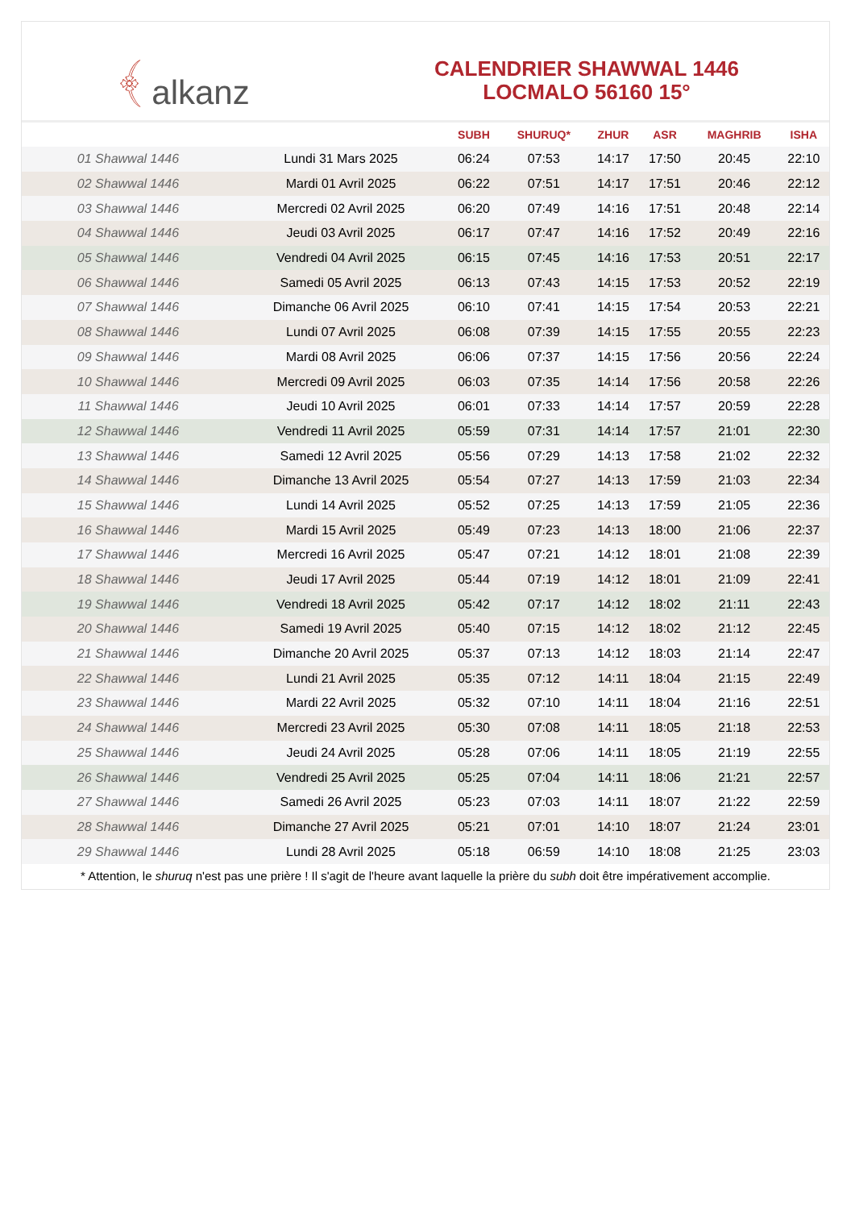﴾ alkanz
CALENDRIER SHAWWAL 1446
LOCMALO 56160 15°
| | | SUBH | SHURUQ* | ZHUR | ASR | MAGHRIB | ISHA |
| --- | --- | --- | --- | --- | --- | --- | --- |
| 01 Shawwal 1446 | Lundi 31 Mars 2025 | 06:24 | 07:53 | 14:17 | 17:50 | 20:45 | 22:10 |
| 02 Shawwal 1446 | Mardi 01 Avril 2025 | 06:22 | 07:51 | 14:17 | 17:51 | 20:46 | 22:12 |
| 03 Shawwal 1446 | Mercredi 02 Avril 2025 | 06:20 | 07:49 | 14:16 | 17:51 | 20:48 | 22:14 |
| 04 Shawwal 1446 | Jeudi 03 Avril 2025 | 06:17 | 07:47 | 14:16 | 17:52 | 20:49 | 22:16 |
| 05 Shawwal 1446 | Vendredi 04 Avril 2025 | 06:15 | 07:45 | 14:16 | 17:53 | 20:51 | 22:17 |
| 06 Shawwal 1446 | Samedi 05 Avril 2025 | 06:13 | 07:43 | 14:15 | 17:53 | 20:52 | 22:19 |
| 07 Shawwal 1446 | Dimanche 06 Avril 2025 | 06:10 | 07:41 | 14:15 | 17:54 | 20:53 | 22:21 |
| 08 Shawwal 1446 | Lundi 07 Avril 2025 | 06:08 | 07:39 | 14:15 | 17:55 | 20:55 | 22:23 |
| 09 Shawwal 1446 | Mardi 08 Avril 2025 | 06:06 | 07:37 | 14:15 | 17:56 | 20:56 | 22:24 |
| 10 Shawwal 1446 | Mercredi 09 Avril 2025 | 06:03 | 07:35 | 14:14 | 17:56 | 20:58 | 22:26 |
| 11 Shawwal 1446 | Jeudi 10 Avril 2025 | 06:01 | 07:33 | 14:14 | 17:57 | 20:59 | 22:28 |
| 12 Shawwal 1446 | Vendredi 11 Avril 2025 | 05:59 | 07:31 | 14:14 | 17:57 | 21:01 | 22:30 |
| 13 Shawwal 1446 | Samedi 12 Avril 2025 | 05:56 | 07:29 | 14:13 | 17:58 | 21:02 | 22:32 |
| 14 Shawwal 1446 | Dimanche 13 Avril 2025 | 05:54 | 07:27 | 14:13 | 17:59 | 21:03 | 22:34 |
| 15 Shawwal 1446 | Lundi 14 Avril 2025 | 05:52 | 07:25 | 14:13 | 17:59 | 21:05 | 22:36 |
| 16 Shawwal 1446 | Mardi 15 Avril 2025 | 05:49 | 07:23 | 14:13 | 18:00 | 21:06 | 22:37 |
| 17 Shawwal 1446 | Mercredi 16 Avril 2025 | 05:47 | 07:21 | 14:12 | 18:01 | 21:08 | 22:39 |
| 18 Shawwal 1446 | Jeudi 17 Avril 2025 | 05:44 | 07:19 | 14:12 | 18:01 | 21:09 | 22:41 |
| 19 Shawwal 1446 | Vendredi 18 Avril 2025 | 05:42 | 07:17 | 14:12 | 18:02 | 21:11 | 22:43 |
| 20 Shawwal 1446 | Samedi 19 Avril 2025 | 05:40 | 07:15 | 14:12 | 18:02 | 21:12 | 22:45 |
| 21 Shawwal 1446 | Dimanche 20 Avril 2025 | 05:37 | 07:13 | 14:12 | 18:03 | 21:14 | 22:47 |
| 22 Shawwal 1446 | Lundi 21 Avril 2025 | 05:35 | 07:12 | 14:11 | 18:04 | 21:15 | 22:49 |
| 23 Shawwal 1446 | Mardi 22 Avril 2025 | 05:32 | 07:10 | 14:11 | 18:04 | 21:16 | 22:51 |
| 24 Shawwal 1446 | Mercredi 23 Avril 2025 | 05:30 | 07:08 | 14:11 | 18:05 | 21:18 | 22:53 |
| 25 Shawwal 1446 | Jeudi 24 Avril 2025 | 05:28 | 07:06 | 14:11 | 18:05 | 21:19 | 22:55 |
| 26 Shawwal 1446 | Vendredi 25 Avril 2025 | 05:25 | 07:04 | 14:11 | 18:06 | 21:21 | 22:57 |
| 27 Shawwal 1446 | Samedi 26 Avril 2025 | 05:23 | 07:03 | 14:11 | 18:07 | 21:22 | 22:59 |
| 28 Shawwal 1446 | Dimanche 27 Avril 2025 | 05:21 | 07:01 | 14:10 | 18:07 | 21:24 | 23:01 |
| 29 Shawwal 1446 | Lundi 28 Avril 2025 | 05:18 | 06:59 | 14:10 | 18:08 | 21:25 | 23:03 |
* Attention, le shuruq n'est pas une prière ! Il s'agit de l'heure avant laquelle la prière du subh doit être impérativement accomplie.